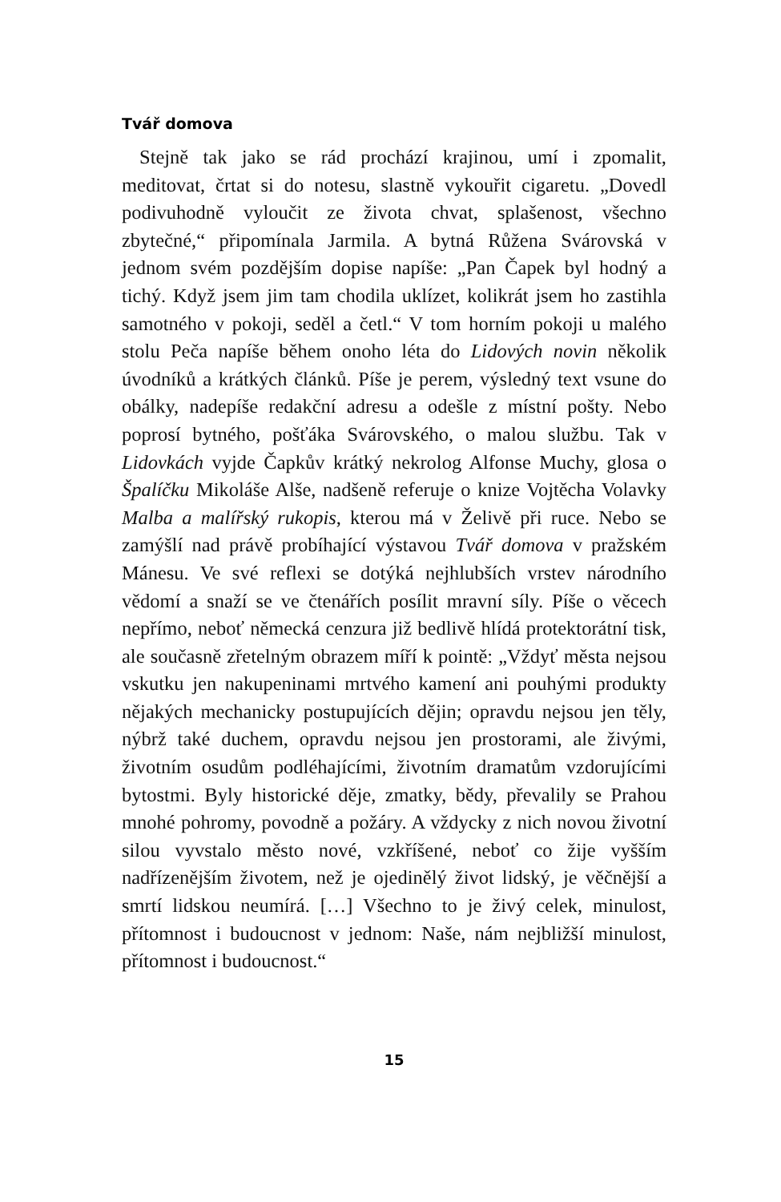Tvář domova
Stejně tak jako se rád prochází krajinou, umí i zpomalit, meditovat, črtat si do notesu, slastně vykouřit cigaretu. „Dovedl podivuhodně vyloučit ze života chvat, splašenost, všechno zbytečné,“ připomínala Jarmila. A bytná Růžena Svárovská v jednom svém pozdějším dopise napíše: „Pan Čapek byl hodný a tichý. Když jsem jim tam chodila uklízet, kolikrát jsem ho zastihla samotného v pokoji, seděl a četl.“ V tom horním pokoji u malého stolu Peča napíše během onoho léta do Lidových novin několik úvodníků a krátkých článků. Píše je perem, výsledný text vsune do obálky, nadepíše redakční adresu a odešle z místní pošty. Nebo poprosí bytného, pošťáka Svárovského, o malou službu. Tak v Lidovkách vyjde Čapkův krátký nekrolog Alfonse Muchy, glosa o Špalíčku Mikoláše Alše, nadšeně referuje o knize Vojtěcha Volavky Malba a malířský rukopis, kterou má v Želivě při ruce. Nebo se zamýšlí nad právě probíhající výstavou Tvář domova v pražském Mánesu. Ve své reflexi se dotýká nejhlubších vrstev národního vědomí a snaží se ve čtenářích posílit mravní síly. Píše o věcech nepřímo, neboť německá cenzura již bedlivě hlídá protektorátní tisk, ale současně zřetelným obrazem míří k pointě: „Vždyť města nejsou vskutku jen nakupeninami mrtvého kamení ani pouhými produkty nějakých mechanicky postupujících dějin; opravdu nejsou jen těly, nýbrž také duchem, opravdu nejsou jen prostorami, ale živými, životním osudům podléhajícími, životním dramatům vzdorujícími bytostmi. Byly historické děje, zmatky, bědy, převalily se Prahou mnohé pohromy, povodně a požáry. A vždycky z nich novou životní silou vyvstalo město nové, vzkříšené, neboť co žije vyšším nadřízenějším životem, než je ojedinělý život lidský, je věčnější a smrtí lidskou neumírá. […] Všechno to je živý celek, minulost, přítomnost i budoucnost v jednom: Naše, nám nejbližší minulost, přítomnost i budoucnost.“
15